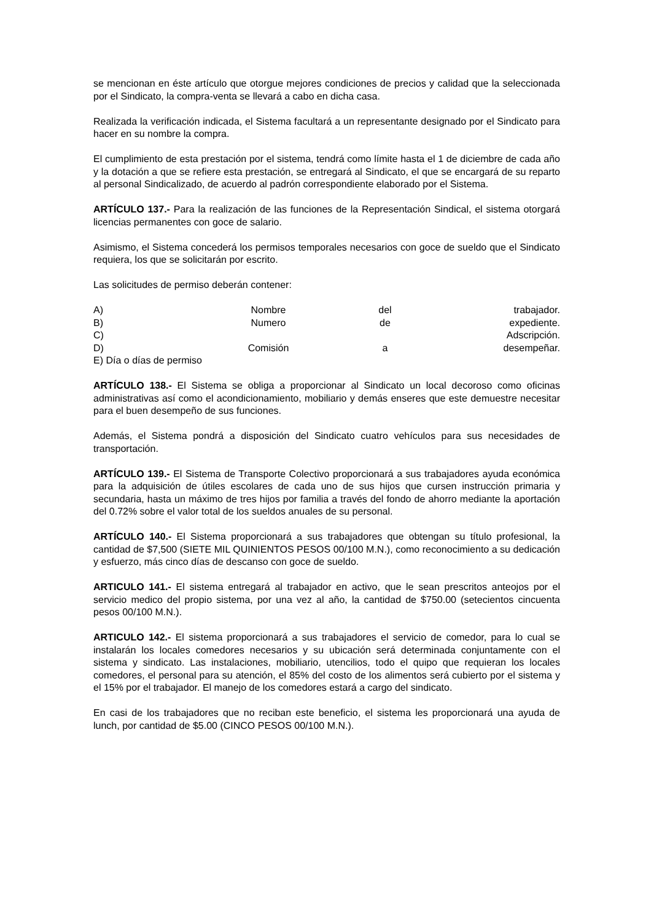se mencionan en éste artículo que otorgue mejores condiciones de precios y calidad que la seleccionada por el Sindicato, la compra-venta se llevará a cabo en dicha casa.
Realizada la verificación indicada, el Sistema facultará a un representante designado por el Sindicato para hacer en su nombre la compra.
El cumplimiento de esta prestación por el sistema, tendrá como límite hasta el 1 de diciembre de cada año y la dotación a que se refiere esta prestación, se entregará al Sindicato, el que se encargará de su reparto al personal Sindicalizado, de acuerdo al padrón correspondiente elaborado por el Sistema.
ARTÍCULO 137.- Para la realización de las funciones de la Representación Sindical, el sistema otorgará licencias permanentes con goce de salario.
Asimismo, el Sistema concederá los permisos temporales necesarios con goce de sueldo que el Sindicato requiera, los que se solicitarán por escrito.
Las solicitudes de permiso deberán contener:
A) Nombre del trabajador.
B) Numero de expediente.
C) Adscripción.
D) Comisión a desempeñar.
E) Día o días de permiso
ARTÍCULO 138.- El Sistema se obliga a proporcionar al Sindicato un local decoroso como oficinas administrativas así como el acondicionamiento, mobiliario y demás enseres que este demuestre necesitar para el buen desempeño de sus funciones.
Además, el Sistema pondrá a disposición del Sindicato cuatro vehículos para sus necesidades de transportación.
ARTÍCULO 139.- El Sistema de Transporte Colectivo proporcionará a sus trabajadores ayuda económica para la adquisición de útiles escolares de cada uno de sus hijos que cursen instrucción primaria y secundaria, hasta un máximo de tres hijos por familia a través del fondo de ahorro mediante la aportación del 0.72% sobre el valor total de los sueldos anuales de su personal.
ARTÍCULO 140.- El Sistema proporcionará a sus trabajadores que obtengan su título profesional, la cantidad de $7,500 (SIETE MIL QUINIENTOS PESOS 00/100 M.N.), como reconocimiento a su dedicación y esfuerzo, más cinco días de descanso con goce de sueldo.
ARTICULO 141.- El sistema entregará al trabajador en activo, que le sean prescritos anteojos por el servicio medico del propio sistema, por una vez al año, la cantidad de $750.00 (setecientos cincuenta pesos 00/100 M.N.).
ARTICULO 142.- El sistema proporcionará a sus trabajadores el servicio de comedor, para lo cual se instalarán los locales comedores necesarios y su ubicación será determinada conjuntamente con el sistema y sindicato. Las instalaciones, mobiliario, utencilios, todo el quipo que requieran los locales comedores, el personal para su atención, el 85% del costo de los alimentos será cubierto por el sistema y el 15% por el trabajador. El manejo de los comedores estará a cargo del sindicato.
En casi de los trabajadores que no reciban este beneficio, el sistema les proporcionará una ayuda de lunch, por cantidad de $5.00 (CINCO PESOS 00/100 M.N.).